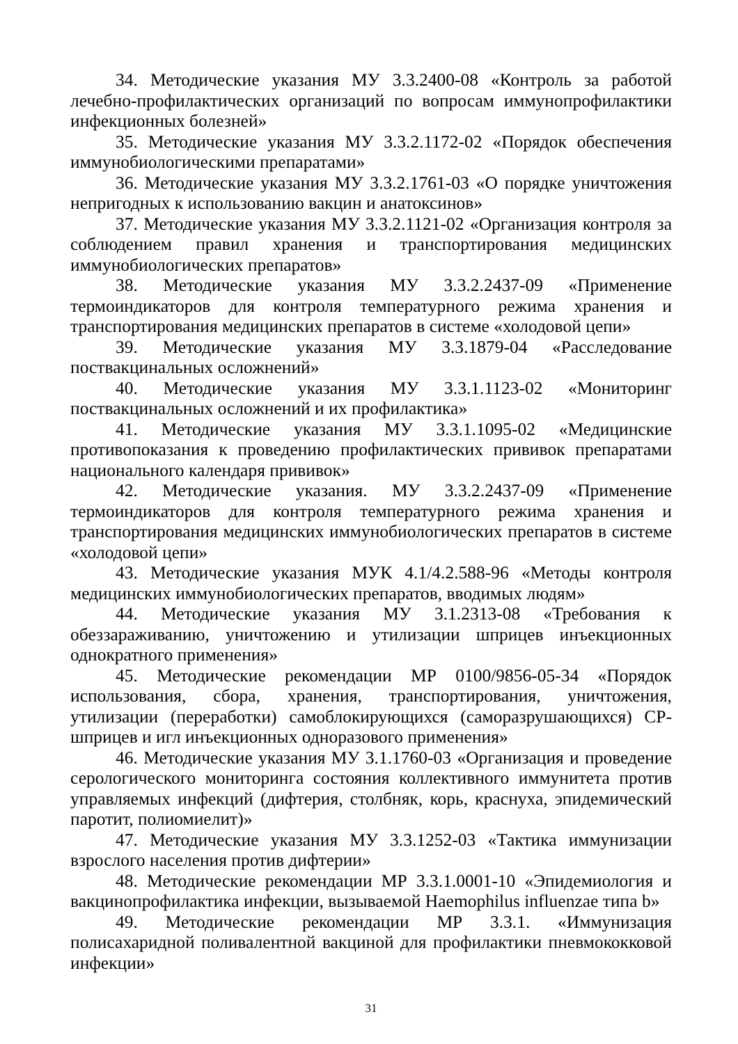34. Методические указания МУ 3.3.2400-08 «Контроль за работой лечебно-профилактических организаций по вопросам иммунопрофилактики инфекционных болезней»
35. Методические указания МУ 3.3.2.1172-02 «Порядок обеспечения иммунобиологическими препаратами»
36. Методические указания МУ 3.3.2.1761-03 «О порядке уничтожения непригодных к использованию вакцин и анатоксинов»
37. Методические указания МУ 3.3.2.1121-02 «Организация контроля за соблюдением правил хранения и транспортирования медицинских иммунобиологических препаратов»
38. Методические указания МУ 3.3.2.2437-09 «Применение термоиндикаторов для контроля температурного режима хранения и транспортирования медицинских препаратов в системе «холодовой цепи»
39. Методические указания МУ 3.3.1879-04 «Расследование поствакцинальных осложнений»
40. Методические указания МУ 3.3.1.1123-02 «Мониторинг поствакцинальных осложнений и их профилактика»
41. Методические указания МУ 3.3.1.1095-02 «Медицинские противопоказания к проведению профилактических прививок препаратами национального календаря прививок»
42. Методические указания. МУ 3.3.2.2437-09 «Применение термоиндикаторов для контроля температурного режима хранения и транспортирования медицинских иммунобиологических препаратов в системе «холодовой цепи»
43. Методические указания МУК 4.1/4.2.588-96 «Методы контроля медицинских иммунобиологических препаратов, вводимых людям»
44. Методические указания МУ 3.1.2313-08 «Требования к обеззараживанию, уничтожению и утилизации шприцев инъекционных однократного применения»
45. Методические рекомендации МР 0100/9856-05-34 «Порядок использования, сбора, хранения, транспортирования, уничтожения, утилизации (переработки) самоблокирующихся (саморазрушающихся) СР-шприцев и игл инъекционных одноразового применения»
46. Методические указания МУ 3.1.1760-03 «Организация и проведение серологического мониторинга состояния коллективного иммунитета против управляемых инфекций (дифтерия, столбняк, корь, краснуха, эпидемический паротит, полиомиелит)»
47. Методические указания МУ 3.3.1252-03 «Тактика иммунизации взрослого населения против дифтерии»
48. Методические рекомендации МР 3.3.1.0001-10 «Эпидемиология и вакцинопрофилактика инфекции, вызываемой Haemophilus influenzae типа b»
49. Методические рекомендации МР 3.3.1. «Иммунизация полисахаридной поливалентной вакциной для профилактики пневмококковой инфекции»
31